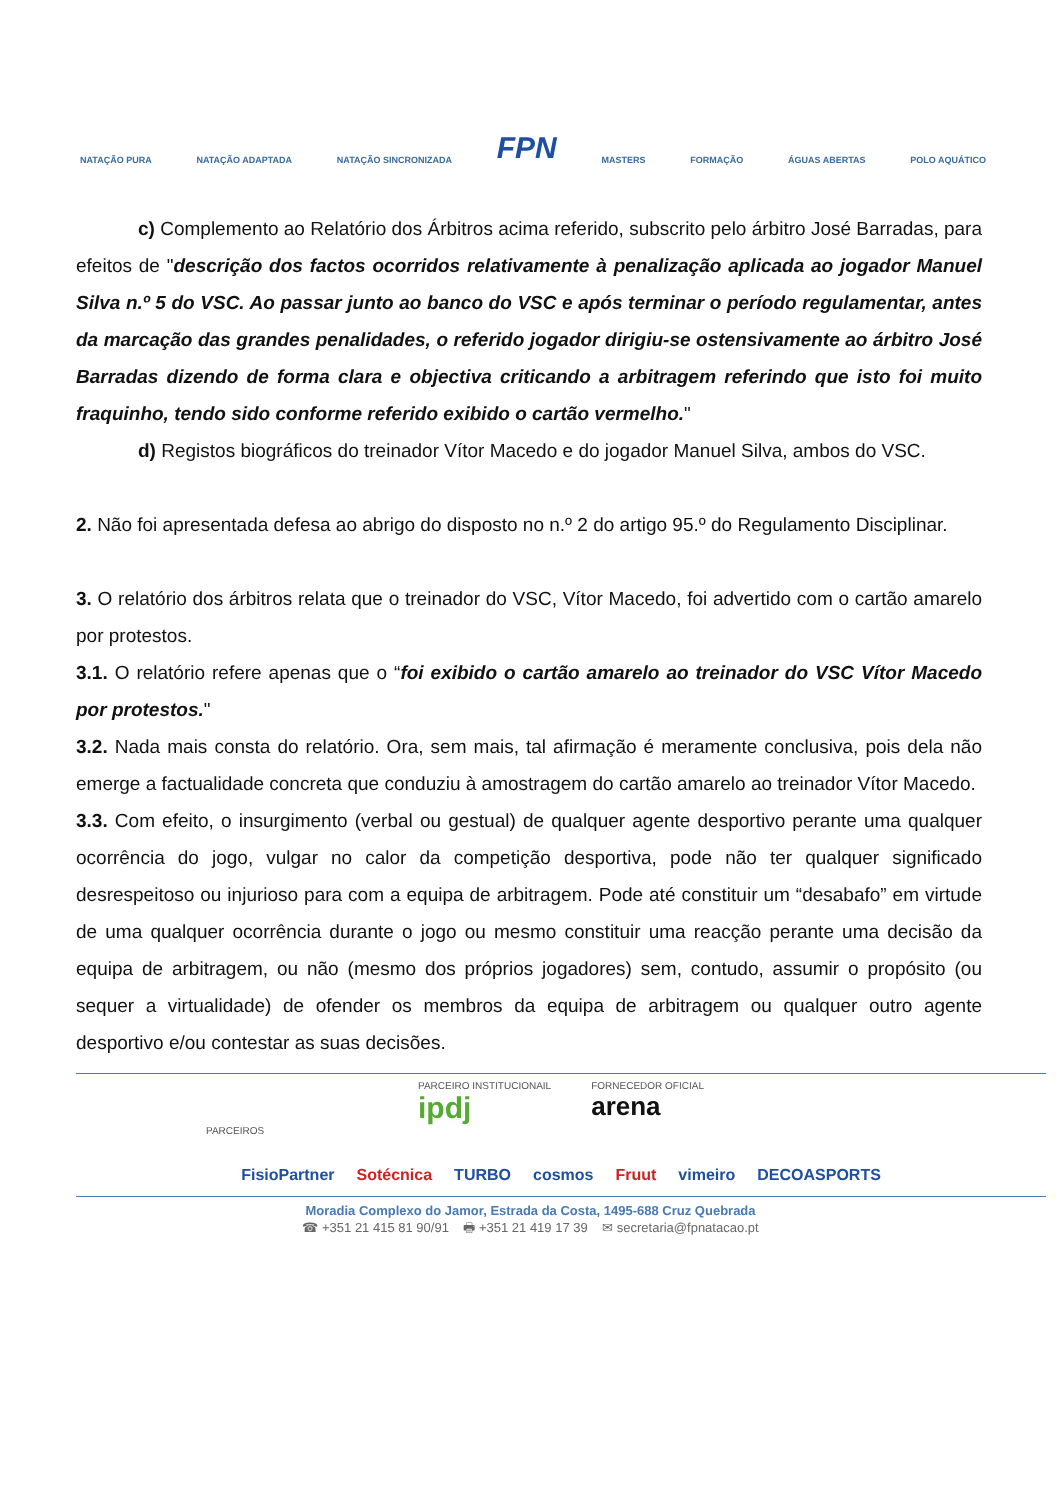NATAÇÃO PURA NATAÇÃO ADAPTADA NATAÇÃO SINCRONIZADA FPN MASTERS FORMAÇÃO ÁGUAS ABERTAS POLO AQUÁTICO
c) Complemento ao Relatório dos Árbitros acima referido, subscrito pelo árbitro José Barradas, para efeitos de "descrição dos factos ocorridos relativamente à penalização aplicada ao jogador Manuel Silva n.º 5 do VSC. Ao passar junto ao banco do VSC e após terminar o período regulamentar, antes da marcação das grandes penalidades, o referido jogador dirigiu-se ostensivamente ao árbitro José Barradas dizendo de forma clara e objectiva criticando a arbitragem referindo que isto foi muito fraquinho, tendo sido conforme referido exibido o cartão vermelho."
d) Registos biográficos do treinador Vítor Macedo e do jogador Manuel Silva, ambos do VSC.
2. Não foi apresentada defesa ao abrigo do disposto no n.º 2 do artigo 95.º do Regulamento Disciplinar.
3. O relatório dos árbitros relata que o treinador do VSC, Vítor Macedo, foi advertido com o cartão amarelo por protestos.
3.1. O relatório refere apenas que o “foi exibido o cartão amarelo ao treinador do VSC Vítor Macedo por protestos."
3.2. Nada mais consta do relatório. Ora, sem mais, tal afirmação é meramente conclusiva, pois dela não emerge a factualidade concreta que conduziu à amostragem do cartão amarelo ao treinador Vítor Macedo.
3.3. Com efeito, o insurgimento (verbal ou gestual) de qualquer agente desportivo perante uma qualquer ocorrência do jogo, vulgar no calor da competição desportiva, pode não ter qualquer significado desrespeitoso ou injurioso para com a equipa de arbitragem. Pode até constituir um “desabafo” em virtude de uma qualquer ocorrência durante o jogo ou mesmo constituir uma reacção perante uma decisão da equipa de arbitragem, ou não (mesmo dos próprios jogadores) sem, contudo, assumir o propósito (ou sequer a virtualidade) de ofender os membros da equipa de arbitragem ou qualquer outro agente desportivo e/ou contestar as suas decisões.
PARCEIRO INSTITUCIONAIL
ipdj FORNECEDOR OFICIAL
arena
PARCEIROS
FisioPartner Sotécnica TURBO cosmos Fruut vimeiro DECOASPORTS
Moradia Complexo do Jamor, Estrada da Costa, 1495-688 Cruz Quebrada
☎ +351 21 415 81 90/91 🖶 +351 21 419 17 39 ✉ secretaria@fpnatacao.pt